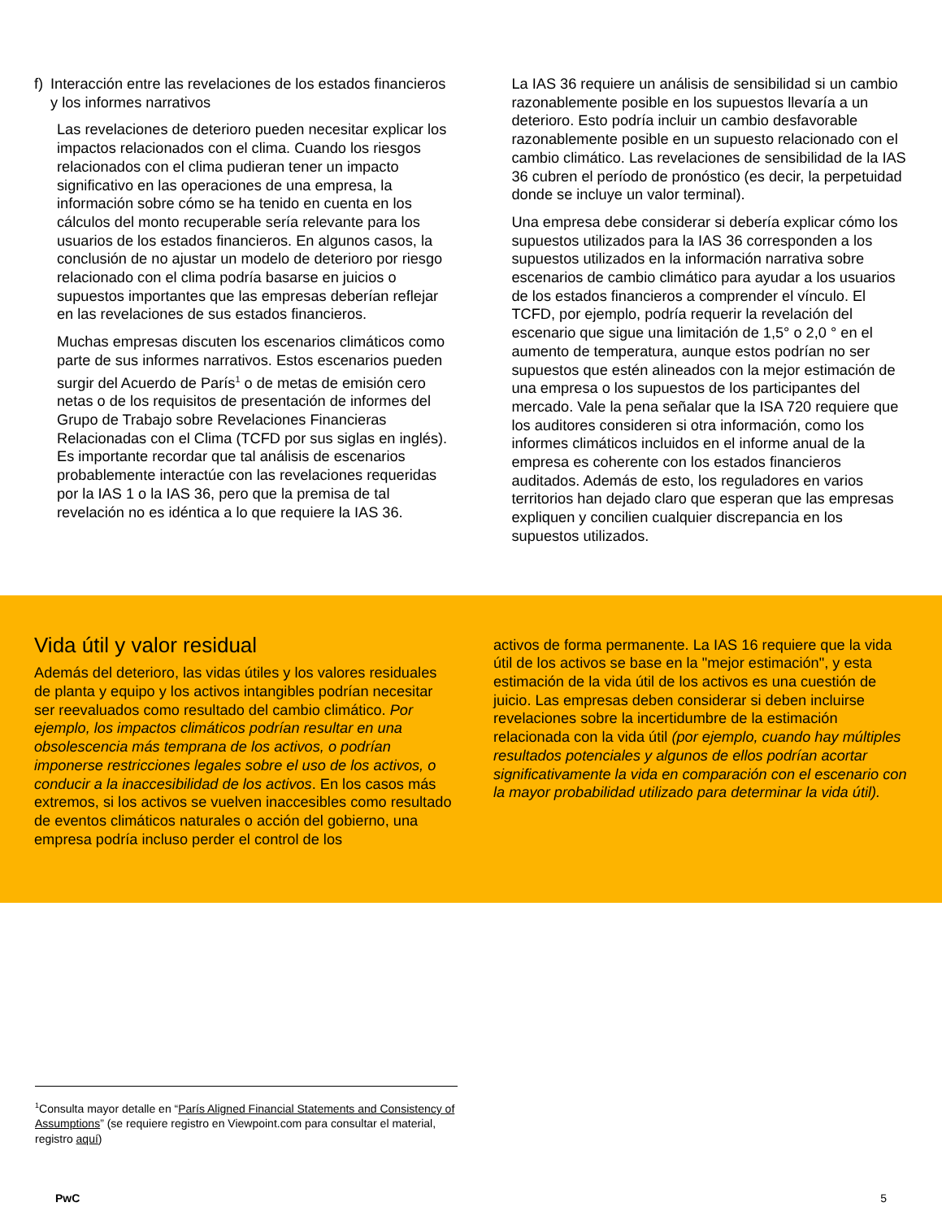f) Interacción entre las revelaciones de los estados financieros y los informes narrativos
Las revelaciones de deterioro pueden necesitar explicar los impactos relacionados con el clima. Cuando los riesgos relacionados con el clima pudieran tener un impacto significativo en las operaciones de una empresa, la información sobre cómo se ha tenido en cuenta en los cálculos del monto recuperable sería relevante para los usuarios de los estados financieros. En algunos casos, la conclusión de no ajustar un modelo de deterioro por riesgo relacionado con el clima podría basarse en juicios o supuestos importantes que las empresas deberían reflejar en las revelaciones de sus estados financieros.
Muchas empresas discuten los escenarios climáticos como parte de sus informes narrativos. Estos escenarios pueden surgir del Acuerdo de París<sup>1</sup> o de metas de emisión cero netas o de los requisitos de presentación de informes del Grupo de Trabajo sobre Revelaciones Financieras Relacionadas con el Clima (TCFD por sus siglas en inglés). Es importante recordar que tal análisis de escenarios probablemente interactúe con las revelaciones requeridas por la IAS 1 o la IAS 36, pero que la premisa de tal revelación no es idéntica a lo que requiere la IAS 36.
La IAS 36 requiere un análisis de sensibilidad si un cambio razonablemente posible en los supuestos llevaría a un deterioro. Esto podría incluir un cambio desfavorable razonablemente posible en un supuesto relacionado con el cambio climático. Las revelaciones de sensibilidad de la IAS 36 cubren el período de pronóstico (es decir, la perpetuidad donde se incluye un valor terminal).
Una empresa debe considerar si debería explicar cómo los supuestos utilizados para la IAS 36 corresponden a los supuestos utilizados en la información narrativa sobre escenarios de cambio climático para ayudar a los usuarios de los estados financieros a comprender el vínculo. El TCFD, por ejemplo, podría requerir la revelación del escenario que sigue una limitación de 1,5° o 2,0 ° en el aumento de temperatura, aunque estos podrían no ser supuestos que estén alineados con la mejor estimación de una empresa o los supuestos de los participantes del mercado. Vale la pena señalar que la ISA 720 requiere que los auditores consideren si otra información, como los informes climáticos incluidos en el informe anual de la empresa es coherente con los estados financieros auditados. Además de esto, los reguladores en varios territorios han dejado claro que esperan que las empresas expliquen y concilien cualquier discrepancia en los supuestos utilizados.
Vida útil y valor residual
Además del deterioro, las vidas útiles y los valores residuales de planta y equipo y los activos intangibles podrían necesitar ser reevaluados como resultado del cambio climático. Por ejemplo, los impactos climáticos podrían resultar en una obsolescencia más temprana de los activos, o podrían imponerse restricciones legales sobre el uso de los activos, o conducir a la inaccesibilidad de los activos. En los casos más extremos, si los activos se vuelven inaccesibles como resultado de eventos climáticos naturales o acción del gobierno, una empresa podría incluso perder el control de los
activos de forma permanente. La IAS 16 requiere que la vida útil de los activos se base en la "mejor estimación", y esta estimación de la vida útil de los activos es una cuestión de juicio. Las empresas deben considerar si deben incluirse revelaciones sobre la incertidumbre de la estimación relacionada con la vida útil (por ejemplo, cuando hay múltiples resultados potenciales y algunos de ellos podrían acortar significativamente la vida en comparación con el escenario con la mayor probabilidad utilizado para determinar la vida útil).
<sup>1</sup> Consulta mayor detalle en “París Aligned Financial Statements and Consistency of Assumptions” (se requiere registro en Viewpoint.com para consultar el material, registro aquí)
PwC 5